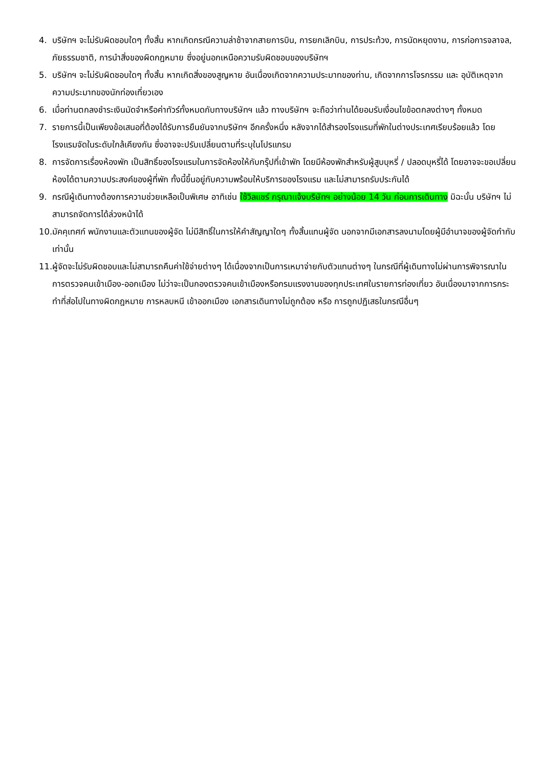4. บริษัทฯ จะไม่รับผิดชอบใดๆ ทั้งสิ้น หากเกิดกรณีความล่าช้าจากสายการบิน, การยกเลิกบิน, การประท้วง, การนัดหยุดงาน, การก่อการจลาจล, ภัยธรรมชาติ, การนำสิ่งของผิดกฎหมาย ซึ่งอยู่นอกเหนือความรับผิดชอบของบริษัทฯ
5. บริษัทฯ จะไม่รับผิดชอบใดๆ ทั้งสิ้น หากเกิดสิ่งของสูญหาย อันเนื่องเกิดจากความประมาทของท่าน, เกิดจากการโจรกรรม และ อุบัติเหตุจากความประมาทของนักท่องเที่ยวเอง
6. เมื่อท่านตกลงชำระเงินมัดจำหรือค่าทัวร์ทั้งหมดกับทางบริษัทฯ แล้ว ทางบริษัทฯ จะถือว่าท่านได้ยอมรับเงื่อนไขข้อตกลงต่างๆ ทั้งหมด
7. รายการนี้เป็นเพียงข้อเสนอที่ต้องได้รับการยืนยันจากบริษัทฯ อีกครั้งหนึ่ง หลังจากได้สำรองโรงแรมที่พักในต่างประเทศเรียบร้อยแล้ว โดยโรงแรมจัดในระดับใกล้เคียงกัน ซึ่งอาจจะปรับเปลี่ยนตามที่ระบุในโปรแกรม
8. การจัดการเรื่องห้องพัก เป็นสิทธิ์ของโรงแรมในการจัดห้องให้กับกรุ๊ปที่เข้าพัก โดยมีห้องพักสำหรับผู้สูบบุหรี่ / ปลอดบุหรี่ได้ โดยอาจจะขอเปลี่ยนห้องได้ตามความประสงค์ของผู้ที่พัก ทั้งนี้ขึ้นอยู่กับความพร้อมให้บริการของโรงแรม และไม่สามารถรับประกันได้
9. กรณีผู้เดินทางต้องการความช่วยเหลือเป็นพิเศษ อาทิเช่น ใช้วิลแชร์ กรุณาแจ้งบริษัทฯ อย่างน้อย 14 วัน ก่อนการเดินทาง มิฉะนั้น บริษัทฯ ไม่สามารถจัดการได้ล่วงหน้าได้
10. มัคคุเทศก์ พนักงานและตัวแทนของผู้จัด ไม่มีสิทธิ์ในการให้คำสัญญาใดๆ ทั้งสิ้นแทนผู้จัด นอกจากมีเอกสารลงนามโดยผู้มีอำนาจของผู้จัดกำกับเท่านั้น
11. ผู้จัดจะไม่รับผิดชอบและไม่สามารถคืนค่าใช้จ่ายต่างๆ ได้เนื่องจากเป็นการเหมาจ่ายกับตัวแทนต่างๆ ในกรณีที่ผู้เดินทางไม่ผ่านการพิจารณาในการตรวจคนเข้าเมือง-ออกเมือง ไม่ว่าจะเป็นกองตรวจคนเข้าเมืองหรือกรมแรงงานของทุกประเทศในรายการท่องเที่ยว อันเนื่องมาจากการกระทำที่ส่อไปในทางผิดกฎหมาย การหลบหนี เข้าออกเมือง เอกสารเดินทางไม่ถูกต้อง หรือ การถูกปฏิเสธในกรณีอื่นๆ